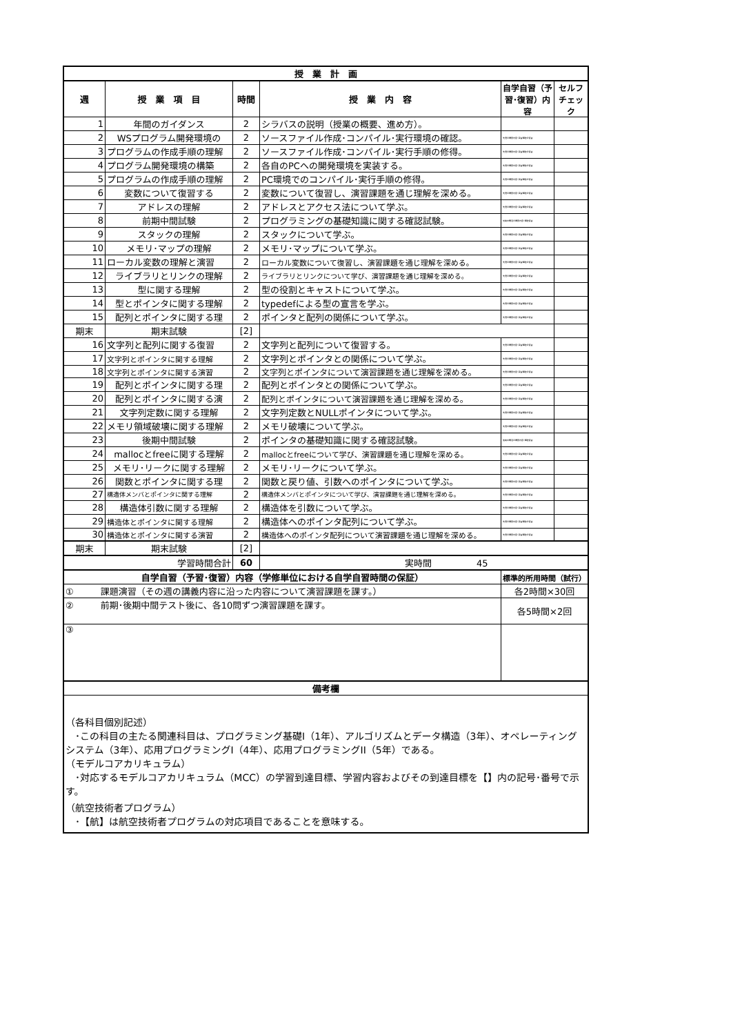| 授 業 計 画 | | | | | |
| --- | --- | --- | --- | --- | --- |
| 週 | 授 業 項 目 | 時間 | 授 業 内 容 | 自学自習（予習･復習）内容 | セルフチェック |
| 1 | 年間のガイダンス | 2 | シラバスの説明（授業の概要、進め方）。 | | |
| 2 | WSプログラム開発環境の | 2 | ソースファイル作成･コンパイル･実行環境の確認。 | 先週の講義内容･演習課題の復習 | |
| 3 | プログラムの作成手順の理解 | 2 | ソースファイル作成･コンパイル･実行手順の修得。 | 先週の講義内容･演習課題の復習 | |
| 4 | プログラム開発環境の構築 | 2 | 各自のPCへの開発環境を実装する。 | 先週の講義内容･演習課題の復習 | |
| 5 | プログラムの作成手順の理解 | 2 | PC環境でのコンパイル･実行手順の修得。 | 先週の講義内容･演習課題の復習 | |
| 6 | 変数について復習する | 2 | 変数について復習し、演習課題を通じ理解を深める。 | 先週の講義内容･演習課題の復習 | |
| 7 | アドレスの理解 | 2 | アドレスとアクセス法について学ぶ。 | 先週の講義内容･演習課題の復習 | |
| 8 | 前期中間試験 | 2 | プログラミングの基礎知識に関する確認試験。 | 前期中間迄の講義内容･課題復習 | |
| 9 | スタックの理解 | 2 | スタックについて学ぶ。 | 先週の講義内容･演習課題の復習 | |
| 10 | メモリ･マップの理解 | 2 | メモリ･マップについて学ぶ。 | 先週の講義内容･演習課題の復習 | |
| 11 | ローカル変数の理解と演習 | 2 | ローカル変数について復習し、演習課題を通じ理解を深める。 | 先週の講義内容･演習課題の復習 | |
| 12 | ライブラリとリンクの理解 | 2 | ライブラリとリンクについて学び、演習課題を通じ理解を深める。 | 先週の講義内容･演習課題の復習 | |
| 13 | 型に関する理解 | 2 | 型の役割とキャストについて学ぶ。 | 先週の講義内容･演習課題の復習 | |
| 14 | 型とポインタに関する理解 | 2 | typedefによる型の宣言を学ぶ。 | 先週の講義内容･演習課題の復習 | |
| 15 | 配列とポインタに関する理 | 2 | ポインタと配列の関係について学ぶ。 | 先週の講義内容･演習課題の復習 | |
| 期末 | 期末試験 | [2] | | | |
| 16 | 文字列と配列に関する復習 | 2 | 文字列と配列について復習する。 | 先週の講義内容･演習課題の復習 | |
| 17 | 文字列とポインタに関する理解 | 2 | 文字列とポインタとの関係について学ぶ。 | 先週の講義内容･演習課題の復習 | |
| 18 | 文字列とポインタに関する演習 | 2 | 文字列とポインタについて演習課題を通じ理解を深める。 | 先週の講義内容･演習課題の復習 | |
| 19 | 配列とポインタに関する理 | 2 | 配列とポインタとの関係について学ぶ。 | 先週の講義内容･演習課題の復習 | |
| 20 | 配列とポインタに関する演 | 2 | 配列とポインタについて演習課題を通じ理解を深める。 | 先週の講義内容･演習課題の復習 | |
| 21 | 文字列定数に関する理解 | 2 | 文字列定数とNULLポインタについて学ぶ。 | 先週の講義内容･演習課題の復習 | |
| 22 | メモリ領域破壊に関する理解 | 2 | メモリ破壊について学ぶ。 | 先週の講義内容･演習課題の復習 | |
| 23 | 後期中間試験 | 2 | ポインタの基礎知識に関する確認試験。 | 後期中間迄の講義内容･課題復習 | |
| 24 | mallocとfreeに関する理解 | 2 | mallocとfreeについて学び、演習課題を通じ理解を深める。 | 先週の講義内容･演習課題の復習 | |
| 25 | メモリ･リークに関する理解 | 2 | メモリ･リークについて学ぶ。 | 先週の講義内容･演習課題の復習 | |
| 26 | 関数とポインタに関する理 | 2 | 関数と戻り値、引数へのポインタについて学ぶ。 | 先週の講義内容･演習課題の復習 | |
| 27 | 構造体メンバとポインタに関する理解 | 2 | 構造体メンバとポインタについて学び、演習課題を通じ理解を深める。 | 先週の講義内容･演習課題の復習 | |
| 28 | 構造体引数に関する理解 | 2 | 構造体を引数について学ぶ。 | 先週の講義内容･演習課題の復習 | |
| 29 | 構造体とポインタに関する理解 | 2 | 構造体へのポインタ配列について学ぶ。 | 先週の講義内容･演習課題の復習 | |
| 30 | 構造体とポインタに関する演習 | 2 | 構造体へのポインタ配列について演習課題を通じ理解を深める。 | 先週の講義内容･演習課題の復習 | |
| 期末 | 期末試験 | [2] | | | |
| 学習時間合計 | | 60 | 実時間 45 | | |
| 自学自習（予習･復習）内容（学修単位における自学自習時間の保証） | | | | 標準的所用時間（試行） | |
| ① 課題演習（その週の講義内容に沿った内容について演習課題を課す。） | | | | 各2時間×30回 | |
| ② 前期･後期中間テスト後に、各10問ずつ演習課題を課す。 | | | | 各5時間×2回 | |
| ③ | | | | | |
| 備考欄 | | | | | |
| （各科目個別記述） ･この科目の主たる関連科目は、プログラミング基礎I（1年）、アルゴリズムとデータ構造（3年）、オペレーティングシステム（3年）、応用プログラミングI（4年）、応用プログラミングII（5年）である。 （モデルコアカリキュラム） ･対応するモデルコアカリキュラム（MCC）の学習到達目標、学習内容およびその到達目標を【】内の記号･番号で示す。 （航空技術者プログラム） ･【航】は航空技術者プログラムの対応項目であることを意味する。 | | | | | |